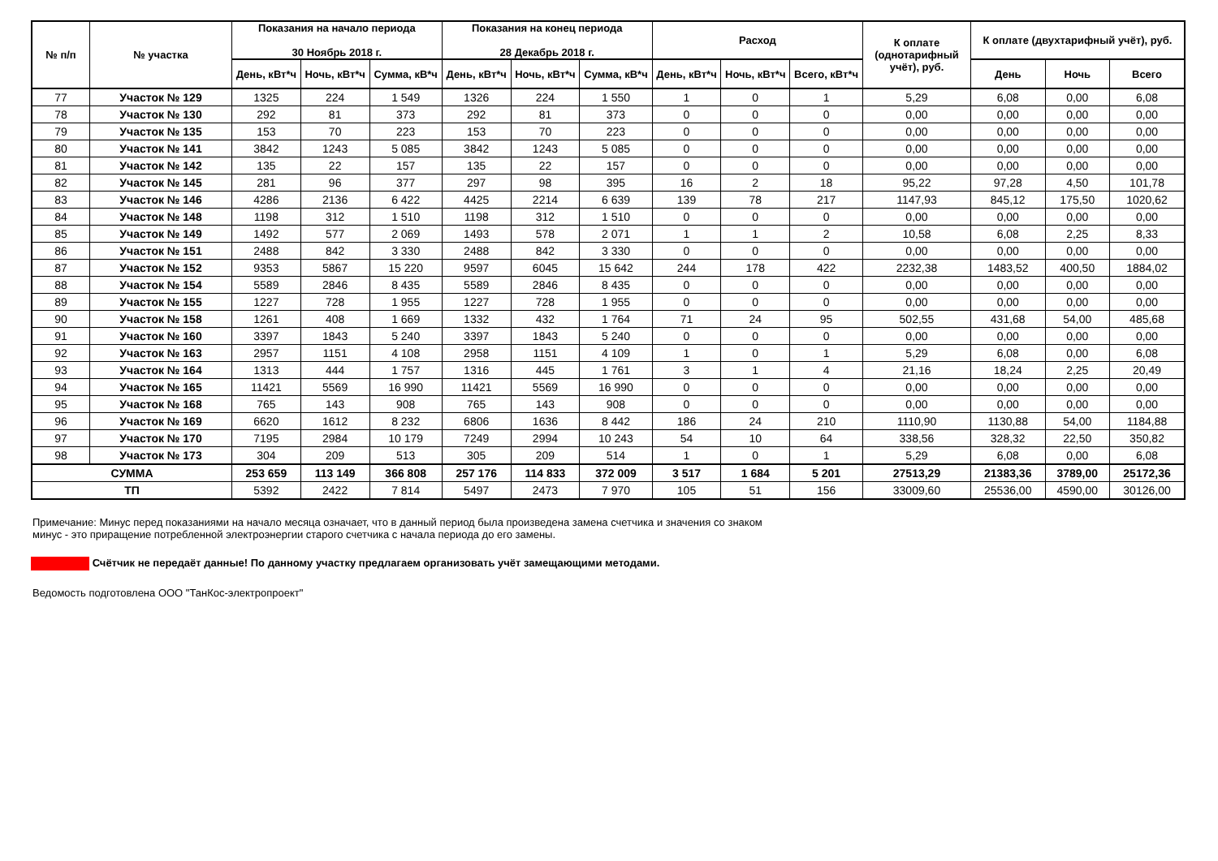| № п/п | № участка | Показания на начало периода 30 Ноябрь 2018 г. | | | Показания на конец периода 28 Декабрь 2018 г. | | | Расход | | | К оплате (однотарифный учёт), руб. | К оплате (двухтарифный учёт), руб. | | |
| --- | --- | --- | --- | --- | --- | --- | --- | --- | --- | --- | --- | --- | --- | --- |
| | | День, кВт*ч | Ночь, кВт*ч | Сумма, кВ*ч | День, кВт*ч | Ночь, кВт*ч | Сумма, кВ*ч | День, кВт*ч | Ночь, кВт*ч | Всего, кВт*ч | | День | Ночь | Всего |
| 77 | Участок № 129 | 1325 | 224 | 1 549 | 1326 | 224 | 1 550 | 1 | 0 | 1 | 5,29 | 6,08 | 0,00 | 6,08 |
| 78 | Участок № 130 | 292 | 81 | 373 | 292 | 81 | 373 | 0 | 0 | 0 | 0,00 | 0,00 | 0,00 | 0,00 |
| 79 | Участок № 135 | 153 | 70 | 223 | 153 | 70 | 223 | 0 | 0 | 0 | 0,00 | 0,00 | 0,00 | 0,00 |
| 80 | Участок № 141 | 3842 | 1243 | 5 085 | 3842 | 1243 | 5 085 | 0 | 0 | 0 | 0,00 | 0,00 | 0,00 | 0,00 |
| 81 | Участок № 142 | 135 | 22 | 157 | 135 | 22 | 157 | 0 | 0 | 0 | 0,00 | 0,00 | 0,00 | 0,00 |
| 82 | Участок № 145 | 281 | 96 | 377 | 297 | 98 | 395 | 16 | 2 | 18 | 95,22 | 97,28 | 4,50 | 101,78 |
| 83 | Участок № 146 | 4286 | 2136 | 6 422 | 4425 | 2214 | 6 639 | 139 | 78 | 217 | 1147,93 | 845,12 | 175,50 | 1020,62 |
| 84 | Участок № 148 | 1198 | 312 | 1 510 | 1198 | 312 | 1 510 | 0 | 0 | 0 | 0,00 | 0,00 | 0,00 | 0,00 |
| 85 | Участок № 149 | 1492 | 577 | 2 069 | 1493 | 578 | 2 071 | 1 | 1 | 2 | 10,58 | 6,08 | 2,25 | 8,33 |
| 86 | Участок № 151 | 2488 | 842 | 3 330 | 2488 | 842 | 3 330 | 0 | 0 | 0 | 0,00 | 0,00 | 0,00 | 0,00 |
| 87 | Участок № 152 | 9353 | 5867 | 15 220 | 9597 | 6045 | 15 642 | 244 | 178 | 422 | 2232,38 | 1483,52 | 400,50 | 1884,02 |
| 88 | Участок № 154 | 5589 | 2846 | 8 435 | 5589 | 2846 | 8 435 | 0 | 0 | 0 | 0,00 | 0,00 | 0,00 | 0,00 |
| 89 | Участок № 155 | 1227 | 728 | 1 955 | 1227 | 728 | 1 955 | 0 | 0 | 0 | 0,00 | 0,00 | 0,00 | 0,00 |
| 90 | Участок № 158 | 1261 | 408 | 1 669 | 1332 | 432 | 1 764 | 71 | 24 | 95 | 502,55 | 431,68 | 54,00 | 485,68 |
| 91 | Участок № 160 | 3397 | 1843 | 5 240 | 3397 | 1843 | 5 240 | 0 | 0 | 0 | 0,00 | 0,00 | 0,00 | 0,00 |
| 92 | Участок № 163 | 2957 | 1151 | 4 108 | 2958 | 1151 | 4 109 | 1 | 0 | 1 | 5,29 | 6,08 | 0,00 | 6,08 |
| 93 | Участок № 164 | 1313 | 444 | 1 757 | 1316 | 445 | 1 761 | 3 | 1 | 4 | 21,16 | 18,24 | 2,25 | 20,49 |
| 94 | Участок № 165 | 11421 | 5569 | 16 990 | 11421 | 5569 | 16 990 | 0 | 0 | 0 | 0,00 | 0,00 | 0,00 | 0,00 |
| 95 | Участок № 168 | 765 | 143 | 908 | 765 | 143 | 908 | 0 | 0 | 0 | 0,00 | 0,00 | 0,00 | 0,00 |
| 96 | Участок № 169 | 6620 | 1612 | 8 232 | 6806 | 1636 | 8 442 | 186 | 24 | 210 | 1110,90 | 1130,88 | 54,00 | 1184,88 |
| 97 | Участок № 170 | 7195 | 2984 | 10 179 | 7249 | 2994 | 10 243 | 54 | 10 | 64 | 338,56 | 328,32 | 22,50 | 350,82 |
| 98 | Участок № 173 | 304 | 209 | 513 | 305 | 209 | 514 | 1 | 0 | 1 | 5,29 | 6,08 | 0,00 | 6,08 |
| СУММА | | 253 659 | 113 149 | 366 808 | 257 176 | 114 833 | 372 009 | 3 517 | 1 684 | 5 201 | 27513,29 | 21383,36 | 3789,00 | 25172,36 |
| ТП | | 5392 | 2422 | 7 814 | 5497 | 2473 | 7 970 | 105 | 51 | 156 | 33009,60 | 25536,00 | 4590,00 | 30126,00 |
Примечание: Минус перед показаниями на начало месяца означает, что в данный период была произведена замена счетчика и значения со знаком
минус - это приращение потребленной электроэнергии старого счетчика с начала периода до его замены.
Счётчик не передаёт данные! По данному участку предлагаем организовать учёт замещающими методами.
Ведомость подготовлена ООО "ТанКос-электропроект"